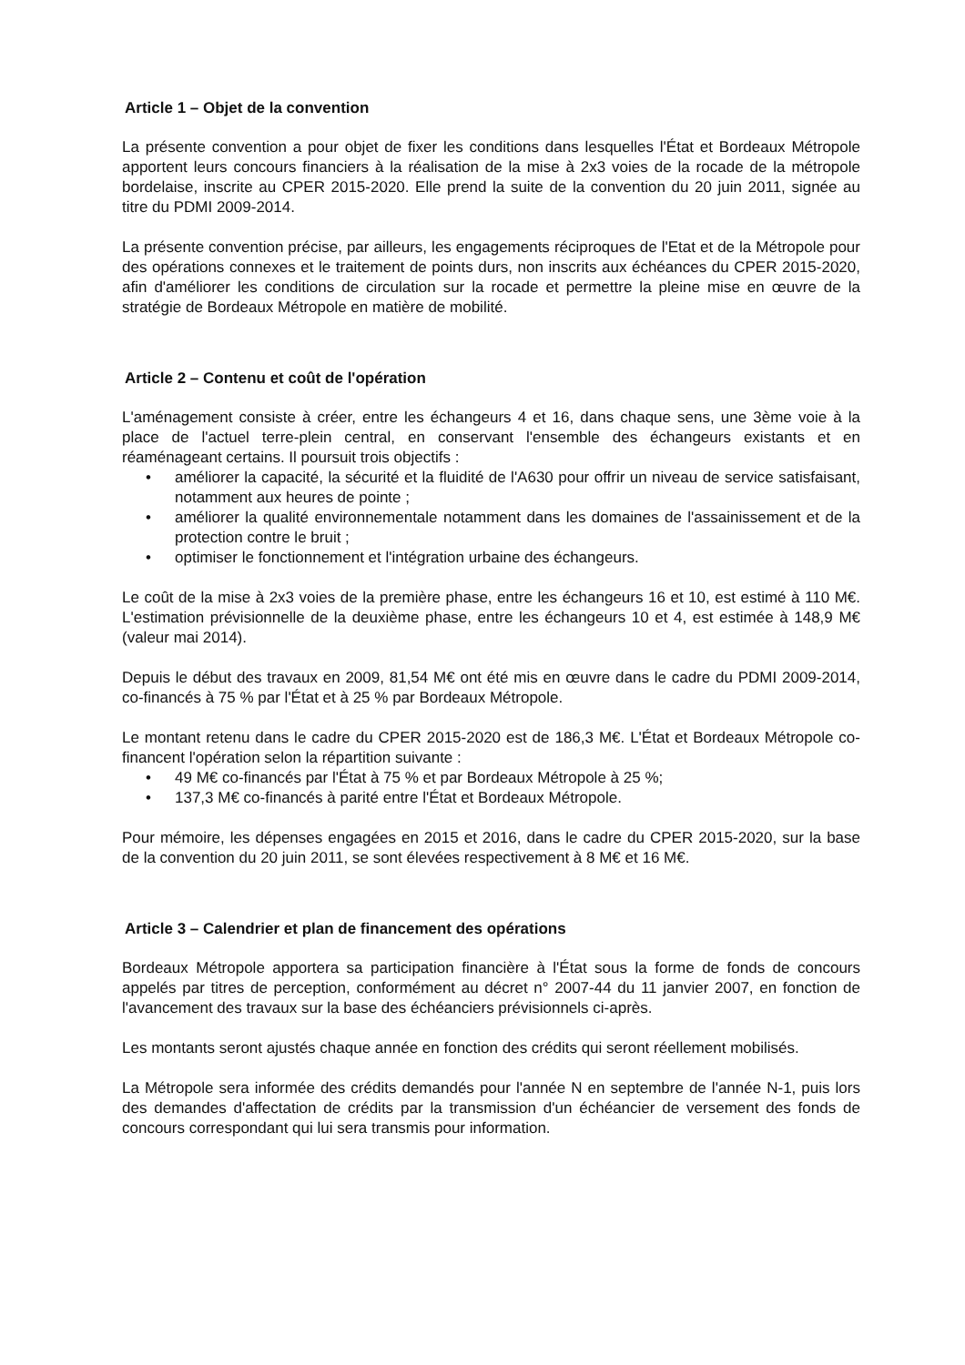Article 1 – Objet de la convention
La présente convention a pour objet de fixer les conditions dans lesquelles l'État et Bordeaux Métropole apportent leurs concours financiers à la réalisation de la mise à 2x3 voies de la rocade de la métropole bordelaise, inscrite au CPER 2015-2020. Elle prend la suite de la convention du 20 juin 2011, signée au titre du PDMI 2009-2014.
La présente convention précise, par ailleurs, les engagements réciproques de l'Etat et de la Métropole pour des opérations connexes et le traitement de points durs, non inscrits aux échéances du CPER 2015-2020, afin d'améliorer les conditions de circulation sur la rocade et permettre la pleine mise en œuvre de la stratégie de Bordeaux Métropole en matière de mobilité.
Article 2 – Contenu et coût de l'opération
L'aménagement consiste à créer, entre les échangeurs 4 et 16, dans chaque sens, une 3ème voie à la place de l'actuel terre-plein central, en conservant l'ensemble des échangeurs existants et en réaménageant certains. Il poursuit trois objectifs :
• améliorer la capacité, la sécurité et la fluidité de l'A630 pour offrir un niveau de service satisfaisant, notamment aux heures de pointe ;
• améliorer la qualité environnementale notamment dans les domaines de l'assainissement et de la protection contre le bruit ;
• optimiser le fonctionnement et l'intégration urbaine des échangeurs.
Le coût de la mise à 2x3 voies de la première phase, entre les échangeurs 16 et 10, est estimé à 110 M€. L'estimation prévisionnelle de la deuxième phase, entre les échangeurs 10 et 4, est estimée à 148,9 M€ (valeur mai 2014).
Depuis le début des travaux en 2009, 81,54 M€ ont été mis en œuvre dans le cadre du PDMI 2009-2014, co-financés à 75 % par l'État et à 25 % par Bordeaux Métropole.
Le montant retenu dans le cadre du CPER 2015-2020 est de 186,3 M€. L'État et Bordeaux Métropole co-financent l'opération selon la répartition suivante :
• 49 M€ co-financés par l'État à 75 % et par Bordeaux Métropole à 25 %;
• 137,3 M€ co-financés à parité entre l'État et Bordeaux Métropole.
Pour mémoire, les dépenses engagées en 2015 et 2016, dans le cadre du CPER 2015-2020, sur la base de la convention du 20 juin 2011, se sont élevées respectivement à 8 M€ et 16 M€.
Article 3 – Calendrier et plan de financement des opérations
Bordeaux Métropole apportera sa participation financière à l'État sous la forme de fonds de concours appelés par titres de perception, conformément au décret n° 2007-44 du 11 janvier 2007, en fonction de l'avancement des travaux sur la base des échéanciers prévisionnels ci-après.
Les montants seront ajustés chaque année en fonction des crédits qui seront réellement mobilisés.
La Métropole sera informée des crédits demandés pour l'année N en septembre de l'année N-1, puis lors des demandes d'affectation de crédits par la transmission d'un échéancier de versement des fonds de concours correspondant qui lui sera transmis pour information.